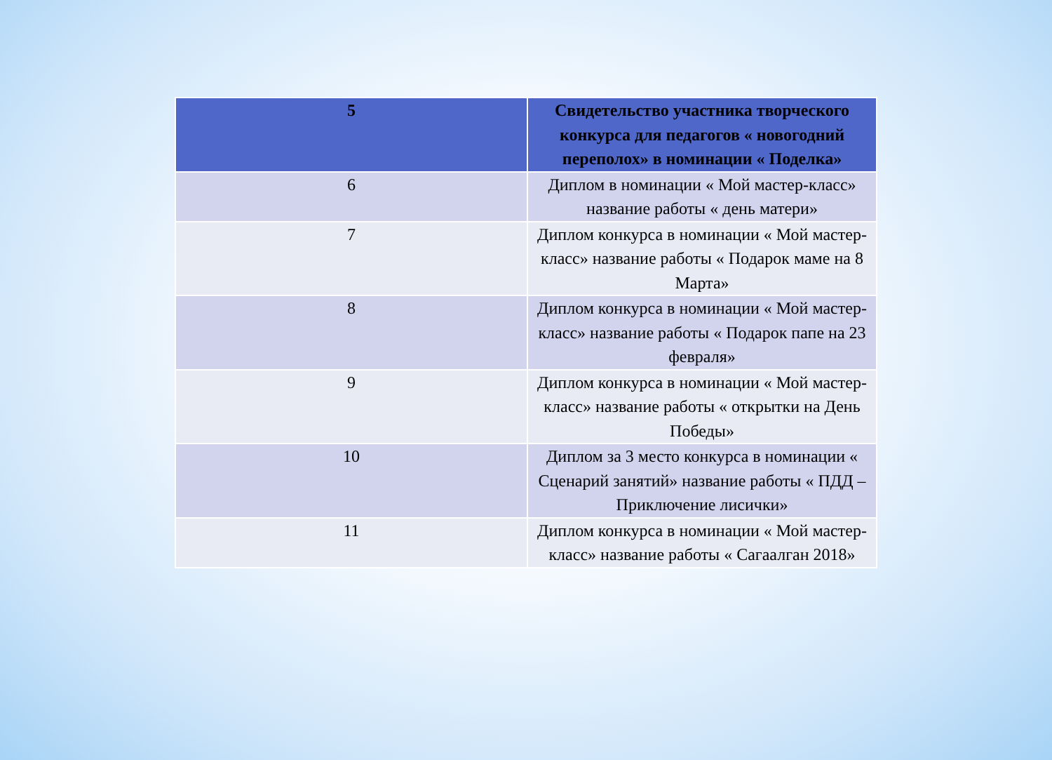| 5 | Свидетельство участника творческого конкурса для педагогов « новогодний переполох» в номинации « Поделка» |
| --- | --- |
| 6 | Диплом в номинации « Мой мастер-класс» название работы « день матери» |
| 7 | Диплом конкурса в номинации « Мой мастер-класс» название работы « Подарок маме на 8 Марта» |
| 8 | Диплом конкурса в номинации « Мой мастер-класс» название работы « Подарок папе на 23 февраля» |
| 9 | Диплом конкурса в номинации « Мой мастер-класс» название работы « открытки на День Победы» |
| 10 | Диплом за 3 место конкурса в номинации « Сценарий занятий» название работы « ПДД –Приключение лисички» |
| 11 | Диплом конкурса в номинации « Мой мастер-класс» название работы « Сагаалган 2018» |